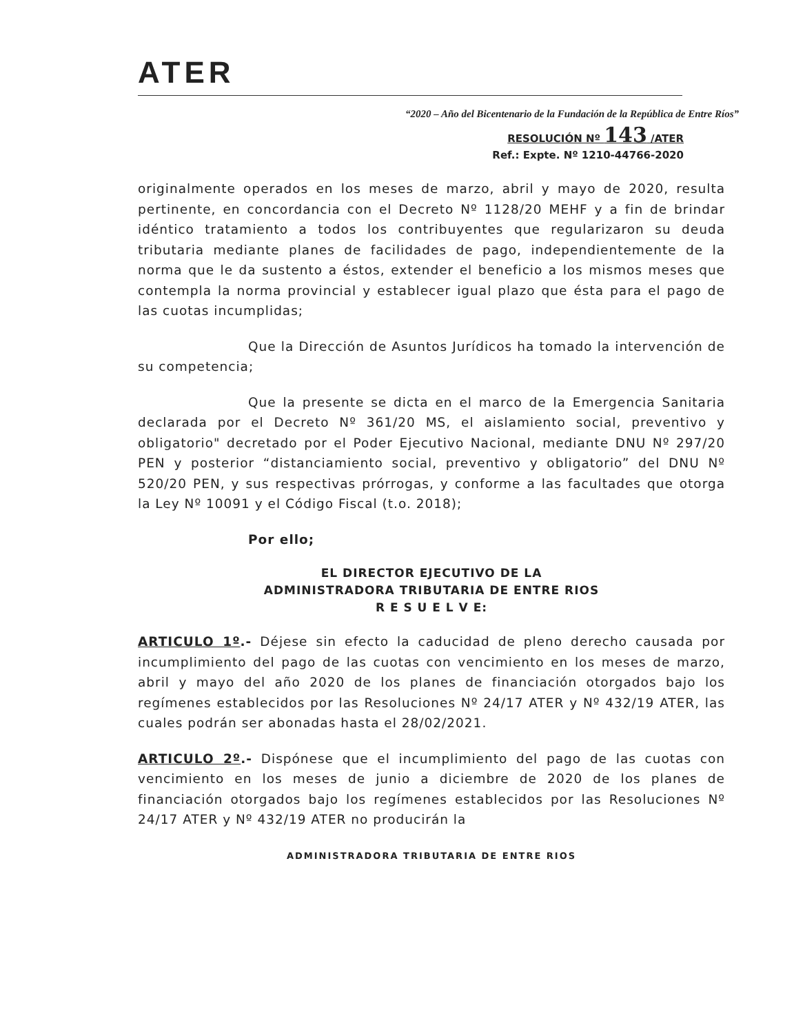ATER
“2020 – Año del Bicentenario de la Fundación de la República de Entre Ríos”
RESOLUCIÓN Nº 143 /ATER
Ref.: Expte. Nº 1210-44766-2020
originalmente operados en los meses de marzo, abril y mayo de 2020, resulta pertinente, en concordancia con el Decreto Nº 1128/20 MEHF y a fin de brindar idéntico tratamiento a todos los contribuyentes que regularizaron su deuda tributaria mediante planes de facilidades de pago, independientemente de la norma que le da sustento a éstos, extender el beneficio a los mismos meses que contempla la norma provincial y establecer igual plazo que ésta para el pago de las cuotas incumplidas;
Que la Dirección de Asuntos Jurídicos ha tomado la intervención de su competencia;
Que la presente se dicta en el marco de la Emergencia Sanitaria declarada por el Decreto Nº 361/20 MS, el aislamiento social, preventivo y obligatorio" decretado por el Poder Ejecutivo Nacional, mediante DNU Nº 297/20 PEN y posterior “distanciamiento social, preventivo y obligatorio” del DNU Nº 520/20 PEN, y sus respectivas prórrogas, y conforme a las facultades que otorga la Ley Nº 10091 y el Código Fiscal (t.o. 2018);
Por ello;
EL DIRECTOR EJECUTIVO DE LA
ADMINISTRADORA TRIBUTARIA DE ENTRE RIOS
R E S U E L V E:
ARTICULO 1º.- Déjese sin efecto la caducidad de pleno derecho causada por incumplimiento del pago de las cuotas con vencimiento en los meses de marzo, abril y mayo del año 2020 de los planes de financiación otorgados bajo los regímenes establecidos por las Resoluciones Nº 24/17 ATER y Nº 432/19 ATER, las cuales podrán ser abonadas hasta el 28/02/2021.
ARTICULO 2º.- Dispónese que el incumplimiento del pago de las cuotas con vencimiento en los meses de junio a diciembre de 2020 de los planes de financiación otorgados bajo los regímenes establecidos por las Resoluciones Nº 24/17 ATER y Nº 432/19 ATER no producirán la
ADMINISTRADORA TRIBUTARIA DE ENTRE RIOS